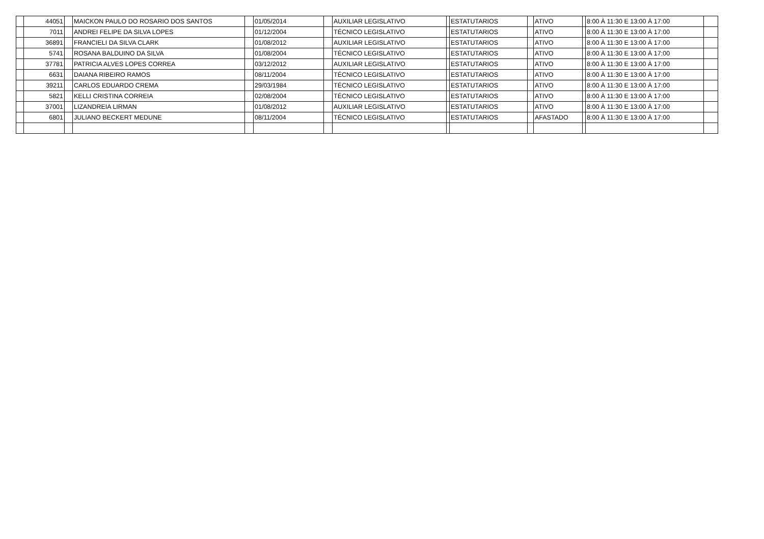| | 44051 | | MAICKON PAULO DO ROSARIO DOS SANTOS | | 01/05/2014 | | AUXILIAR LEGISLATIVO | | ESTATUTARIOS | | ATIVO | | 8:00 À 11:30 E 13:00 À 17:00 | |
| | 7011 | | ANDREI FELIPE DA SILVA LOPES | | 01/12/2004 | | TÉCNICO LEGISLATIVO | | ESTATUTARIOS | | ATIVO | | 8:00 À 11:30 E 13:00 À 17:00 | |
| | 36891 | | FRANCIELI DA SILVA CLARK | | 01/08/2012 | | AUXILIAR LEGISLATIVO | | ESTATUTARIOS | | ATIVO | | 8:00 À 11:30 E 13:00 À 17:00 | |
| | 5741 | | ROSANA BALDUINO DA SILVA | | 01/08/2004 | | TÉCNICO LEGISLATIVO | | ESTATUTARIOS | | ATIVO | | 8:00 À 11:30 E 13:00 À 17:00 | |
| | 37781 | | PATRICIA ALVES LOPES CORREA | | 03/12/2012 | | AUXILIAR LEGISLATIVO | | ESTATUTARIOS | | ATIVO | | 8:00 À 11:30 E 13:00 À 17:00 | |
| | 6631 | | DAIANA RIBEIRO RAMOS | | 08/11/2004 | | TÉCNICO LEGISLATIVO | | ESTATUTARIOS | | ATIVO | | 8:00 À 11:30 E 13:00 À 17:00 | |
| | 39211 | | CARLOS EDUARDO CREMA | | 29/03/1984 | | TÉCNICO LEGISLATIVO | | ESTATUTARIOS | | ATIVO | | 8:00 À 11:30 E 13:00 À 17:00 | |
| | 5821 | | KELLI CRISTINA CORREIA | | 02/08/2004 | | TÉCNICO LEGISLATIVO | | ESTATUTARIOS | | ATIVO | | 8:00 À 11:30 E 13:00 À 17:00 | |
| | 37001 | | LIZANDREIA LIRMAN | | 01/08/2012 | | AUXILIAR LEGISLATIVO | | ESTATUTARIOS | | ATIVO | | 8:00 À 11:30 E 13:00 À 17:00 | |
| | 6801 | | JULIANO BECKERT MEDUNE | | 08/11/2004 | | TÉCNICO LEGISLATIVO | | ESTATUTARIOS | | AFASTADO | | 8:00 À 11:30 E 13:00 À 17:00 | |